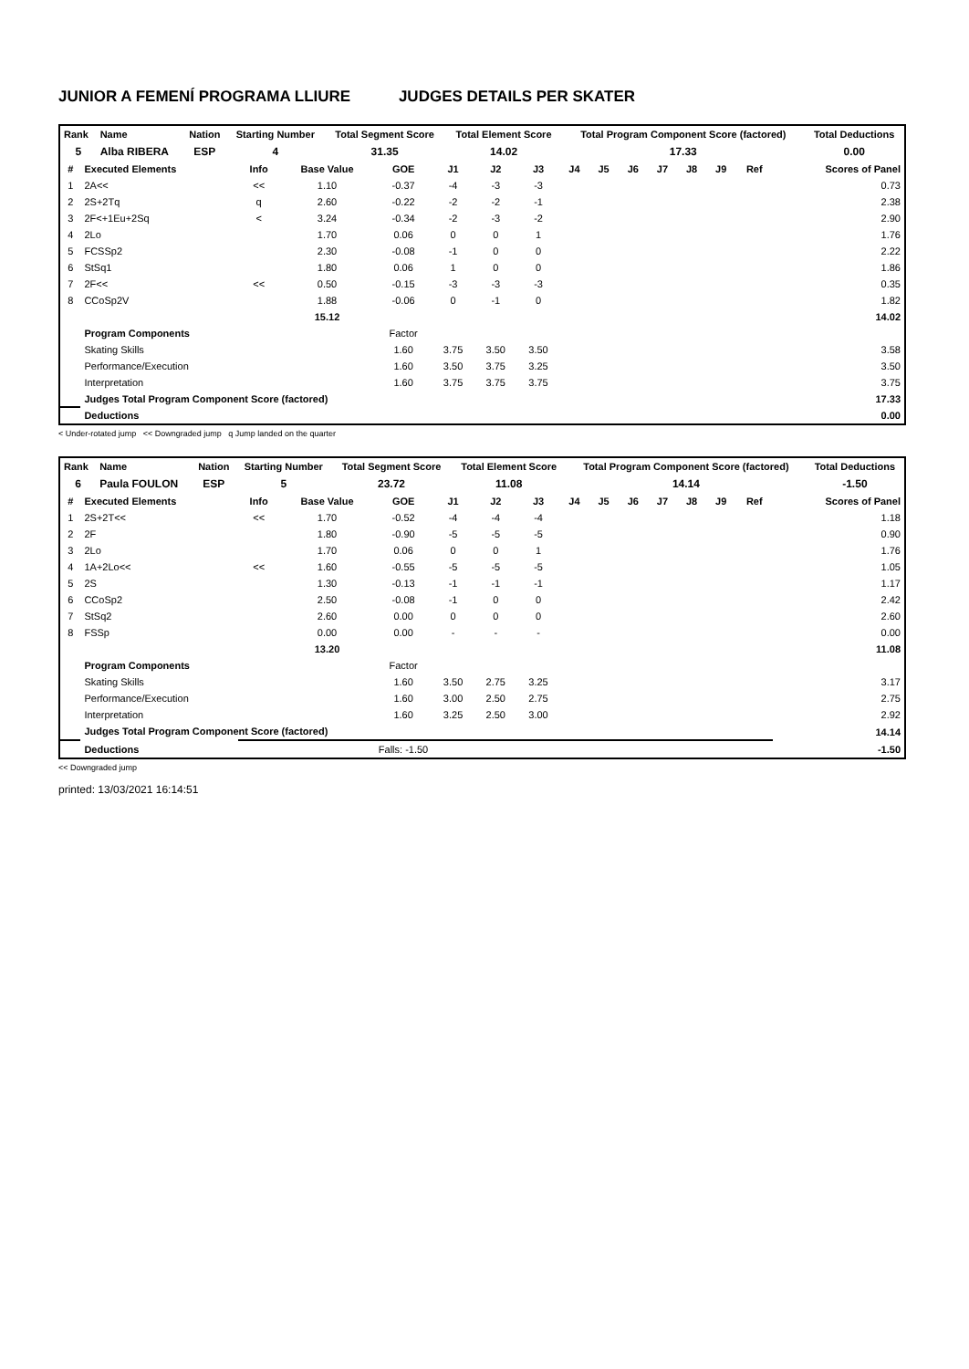JUNIOR A FEMENÍ PROGRAMA LLIURE JUDGES DETAILS PER SKATER
| Rank | Name | Nation | Starting Number | Total Segment Score | Total Element Score | Total Program Component Score (factored) | Total Deductions |
| --- | --- | --- | --- | --- | --- | --- | --- |
| 5 | Alba RIBERA | ESP | 4 | 31.35 | 14.02 | 17.33 | 0.00 |
| # | Executed Elements | Info | Base Value | GOE | J1 | J2 | J3 | J4 | J5 | J6 | J7 | J8 | J9 | Ref | Scores of Panel |
| --- | --- | --- | --- | --- | --- | --- | --- | --- | --- | --- | --- | --- | --- | --- | --- |
| 1 | 2A<< | << | 1.10 | -0.37 | -4 | -3 | -3 | | | | | | | | 0.73 |
| 2 | 2S+2Tq | q | 2.60 | -0.22 | -2 | -2 | -1 | | | | | | | | 2.38 |
| 3 | 2F<+1Eu+2Sq | < | 3.24 | -0.34 | -2 | -3 | -2 | | | | | | | | 2.90 |
| 4 | 2Lo | | 1.70 | 0.06 | 0 | 0 | 1 | | | | | | | | 1.76 |
| 5 | FCSSp2 | | 2.30 | -0.08 | -1 | 0 | 0 | | | | | | | | 2.22 |
| 6 | StSq1 | | 1.80 | 0.06 | 1 | 0 | 0 | | | | | | | | 1.86 |
| 7 | 2F<< | << | 0.50 | -0.15 | -3 | -3 | -3 | | | | | | | | 0.35 |
| 8 | CCoSp2V | | 1.88 | -0.06 | 0 | -1 | 0 | | | | | | | | 1.82 |
| | | | 15.12 | | | | | | | | | | | | 14.02 |
| | Program Components | | | Factor | | | | | | | | | | | |
| | Skating Skills | | | 1.60 | 3.75 | 3.50 | 3.50 | | | | | | | | 3.58 |
| | Performance/Execution | | | 1.60 | 3.50 | 3.75 | 3.25 | | | | | | | | 3.50 |
| | Interpretation | | | 1.60 | 3.75 | 3.75 | 3.75 | | | | | | | | 3.75 |
| | Judges Total Program Component Score (factored) | | | | | | | | | | | | | | 17.33 |
| | Deductions | | | | | | | | | | | | | | 0.00 |
< Under-rotated jump << Downgraded jump q Jump landed on the quarter
| Rank | Name | Nation | Starting Number | Total Segment Score | Total Element Score | Total Program Component Score (factored) | Total Deductions |
| --- | --- | --- | --- | --- | --- | --- | --- |
| 6 | Paula FOULON | ESP | 5 | 23.72 | 11.08 | 14.14 | -1.50 |
| # | Executed Elements | Info | Base Value | GOE | J1 | J2 | J3 | J4 | J5 | J6 | J7 | J8 | J9 | Ref | Scores of Panel |
| --- | --- | --- | --- | --- | --- | --- | --- | --- | --- | --- | --- | --- | --- | --- | --- |
| 1 | 2S+2T<< | << | 1.70 | -0.52 | -4 | -4 | -4 | | | | | | | | 1.18 |
| 2 | 2F | | 1.80 | -0.90 | -5 | -5 | -5 | | | | | | | | 0.90 |
| 3 | 2Lo | | 1.70 | 0.06 | 0 | 0 | 1 | | | | | | | | 1.76 |
| 4 | 1A+2Lo<< | << | 1.60 | -0.55 | -5 | -5 | -5 | | | | | | | | 1.05 |
| 5 | 2S | | 1.30 | -0.13 | -1 | -1 | -1 | | | | | | | | 1.17 |
| 6 | CCoSp2 | | 2.50 | -0.08 | -1 | 0 | 0 | | | | | | | | 2.42 |
| 7 | StSq2 | | 2.60 | 0.00 | 0 | 0 | 0 | | | | | | | | 2.60 |
| 8 | FSSp | | 0.00 | 0.00 | - | - | - | | | | | | | | 0.00 |
| | | | 13.20 | | | | | | | | | | | | 11.08 |
| | Program Components | | | Factor | | | | | | | | | | | |
| | Skating Skills | | | 1.60 | 3.50 | 2.75 | 3.25 | | | | | | | | 3.17 |
| | Performance/Execution | | | 1.60 | 3.00 | 2.50 | 2.75 | | | | | | | | 2.75 |
| | Interpretation | | | 1.60 | 3.25 | 2.50 | 3.00 | | | | | | | | 2.92 |
| | Judges Total Program Component Score (factored) | | | | | | | | | | | | | | 14.14 |
| | Deductions | Falls: -1.50 | | | | | | | | | | | | | -1.50 |
<< Downgraded jump
printed: 13/03/2021 16:14:51